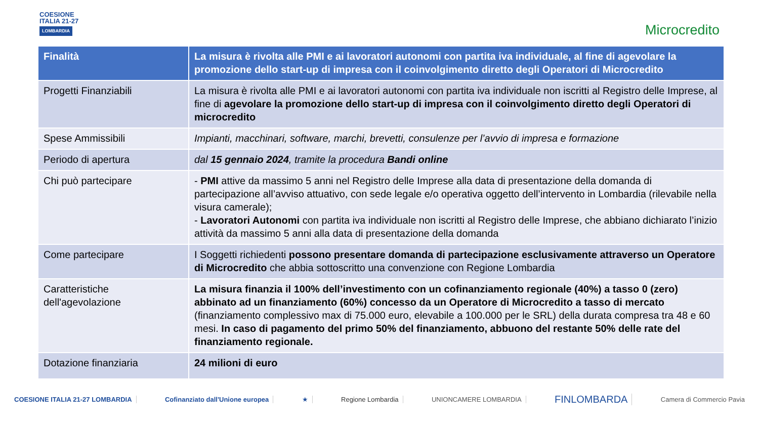COESIONE
ITALIA 21-27
LOMBARDIA
Microcredito
| Finalità | La misura è rivolta alle PMI e ai lavoratori autonomi con partita iva individuale, al fine di agevolare la promozione dello start-up di impresa con il coinvolgimento diretto degli Operatori di Microcredito |
| --- | --- |
| Progetti Finanziabili | La misura è rivolta alle PMI e ai lavoratori autonomi con partita iva individuale non iscritti al Registro delle Imprese, al fine di agevolare la promozione dello start-up di impresa con il coinvolgimento diretto degli Operatori di microcredito |
| Spese Ammissibili | Impianti, macchinari, software, marchi, brevetti, consulenze per l’avvio di impresa e formazione |
| Periodo di apertura | dal 15 gennaio 2024 , tramite la procedura Bandi online |
| Chi può partecipare | - PMI attive da massimo 5 anni nel Registro delle Imprese alla data di presentazione della domanda di partecipazione all’avviso attuativo, con sede legale e/o operativa oggetto dell’intervento in Lombardia (rilevabile nella visura camerale); - Lavoratori Autonomi con partita iva individuale non iscritti al Registro delle Imprese, che abbiano dichiarato l’inizio attività da massimo 5 anni alla data di presentazione della domanda |
| Come partecipare | I Soggetti richiedenti possono presentare domanda di partecipazione esclusivamente attraverso un Operatore di Microcredito che abbia sottoscritto una convenzione con Regione Lombardia |
| Caratteristiche dell'agevolazione | La misura finanzia il 100% dell’investimento con un cofinanziamento regionale (40%) a tasso 0 (zero) abbinato ad un finanziamento (60%) concesso da un Operatore di Microcredito a tasso di mercato (finanziamento complessivo max di 75.000 euro, elevabile a 100.000 per le SRL) della durata compresa tra 48 e 60 mesi. In caso di pagamento del primo 50% del finanziamento, abbuono del restante 50% delle rate del finanziamento regionale. |
| Dotazione finanziaria | 24 milioni di euro |
COESIONE ITALIA 21-27 LOMBARDIA Cofinanziato dall'Unione europea ★ Regione Lombardia UNIONCAMERE LOMBARDIA FINLOMBARDA Camera di Commercio Pavia